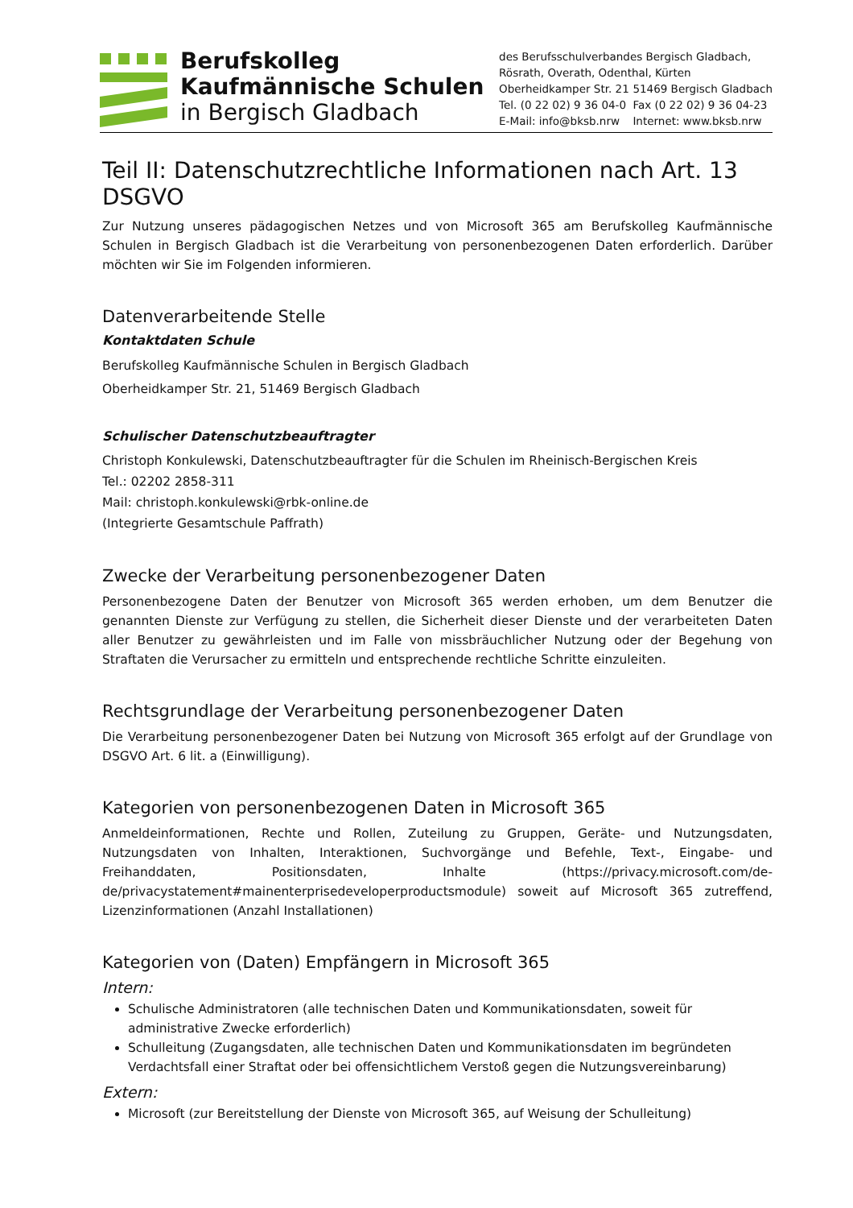Berufskolleg
Kaufmännische Schulen
in Bergisch Gladbach
des Berufsschulverbandes Bergisch Gladbach,
Rösrath, Overath, Odenthal, Kürten
Oberheidkamper Str. 21 51469 Bergisch Gladbach
Tel. (0 22 02) 9 36 04-0 Fax (0 22 02) 9 36 04-23
E-Mail: info@bksb.nrw Internet: www.bksb.nrw
Teil II: Datenschutzrechtliche Informationen nach Art. 13 DSGVO
Zur Nutzung unseres pädagogischen Netzes und von Microsoft 365 am Berufskolleg Kaufmännische Schulen in Bergisch Gladbach ist die Verarbeitung von personenbezogenen Daten erforderlich. Darüber möchten wir Sie im Folgenden informieren.
Datenverarbeitende Stelle
Kontaktdaten Schule
Berufskolleg Kaufmännische Schulen in Bergisch Gladbach
Oberheidkamper Str. 21, 51469 Bergisch Gladbach
Schulischer Datenschutzbeauftragter
Christoph Konkulewski, Datenschutzbeauftragter für die Schulen im Rheinisch-Bergischen Kreis
Tel.: 02202 2858-311
Mail: christoph.konkulewski@rbk-online.de
(Integrierte Gesamtschule Paffrath)
Zwecke der Verarbeitung personenbezogener Daten
Personenbezogene Daten der Benutzer von Microsoft 365 werden erhoben, um dem Benutzer die genannten Dienste zur Verfügung zu stellen, die Sicherheit dieser Dienste und der verarbeiteten Daten aller Benutzer zu gewährleisten und im Falle von missbräuchlicher Nutzung oder der Begehung von Straftaten die Verursacher zu ermitteln und entsprechende rechtliche Schritte einzuleiten.
Rechtsgrundlage der Verarbeitung personenbezogener Daten
Die Verarbeitung personenbezogener Daten bei Nutzung von Microsoft 365 erfolgt auf der Grundlage von DSGVO Art. 6 lit. a (Einwilligung).
Kategorien von personenbezogenen Daten in Microsoft 365
Anmeldeinformationen, Rechte und Rollen, Zuteilung zu Gruppen, Geräte- und Nutzungsdaten, Nutzungsdaten von Inhalten, Interaktionen, Suchvorgänge und Befehle, Text-, Eingabe- und Freihanddaten, Positionsdaten, Inhalte (https://privacy.microsoft.com/de-de/privacystatement#mainenterprisedeveloperproductsmodule) soweit auf Microsoft 365 zutreffend, Lizenzinformationen (Anzahl Installationen)
Kategorien von (Daten) Empfängern in Microsoft 365
Intern:
Schulische Administratoren (alle technischen Daten und Kommunikationsdaten, soweit für administrative Zwecke erforderlich)
Schulleitung (Zugangsdaten, alle technischen Daten und Kommunikationsdaten im begründeten Verdachtsfall einer Straftat oder bei offensichtlichem Verstoß gegen die Nutzungsvereinbarung)
Extern:
Microsoft (zur Bereitstellung der Dienste von Microsoft 365, auf Weisung der Schulleitung)